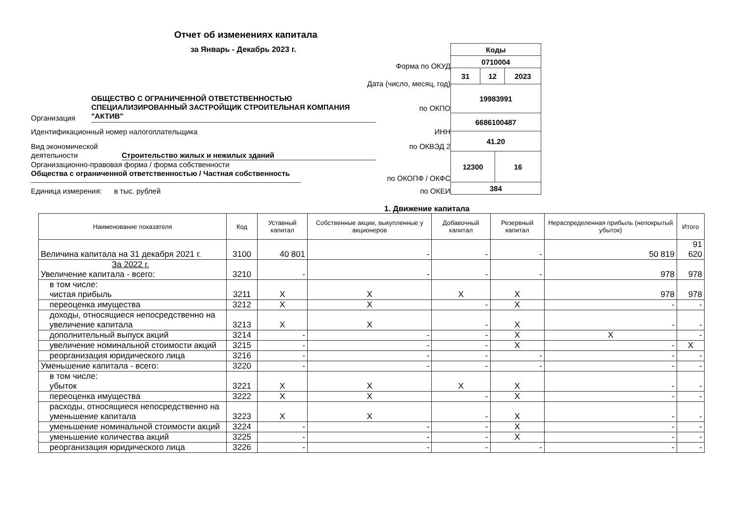Отчет об изменениях капитала
за Январь - Декабрь 2023 г.
Форма по ОКУД
Дата (число, месяц, год)
Организация
ОБЩЕСТВО С ОГРАНИЧЕННОЙ ОТВЕТСТВЕННОСТЬЮ СПЕЦИАЛИЗИРОВАННЫЙ ЗАСТРОЙЩИК СТРОИТЕЛЬНАЯ КОМПАНИЯ "АКТИВ"
по ОКПО
Идентификационный номер налогоплательщика ИНН
Вид экономической деятельности
Строительство жилых и нежилых зданий
по ОКВЭД 2
Организационно-правовая форма / форма собственности
Общества с ограниченной ответственностью / Частная собственность
по ОКОПФ / ОКФС
Единица измерения: в тыс. рублей по ОКЕИ
| Коды | | | |
| 0710004 | | | |
| 31 | 12 | | 2023 |
| 19983991 | | | |
| 6686100487 | | | |
| 41.20 | | | |
| 12300 | | 16 | |
| 384 | | | |
1. Движение капитала
| Наименование показателя | Код | Уставный капитал | Собственные акции, выкупленные у акционеров | Добавочный капитал | Резервный капитал | Нераспределенная прибыль (непокрытый убыток) | Итого |
| --- | --- | --- | --- | --- | --- | --- | --- |
| Величина капитала на 31 декабря 2021 г. | 3100 | 40 801 | - | - | - | 50 819 | 91 620 |
| За 2022 г. Увеличение капитала - всего: | 3210 | - | - | - | - | 978 | 978 |
| в том числе: чистая прибыль | 3211 | X | X | X | X | 978 | 978 |
| переоценка имущества | 3212 | X | X | - | X | - | - |
| доходы, относящиеся непосредственно на увеличение капитала | 3213 | X | X | - | X | - | - |
| дополнительный выпуск акций | 3214 | - | - | - | X | X | - |
| увеличение номинальной стоимости акций | 3215 | - | - | - | X | - | X |
| реорганизация юридического лица | 3216 | - | - | - | - | - | - |
| Уменьшение капитала - всего: | 3220 | - | - | - | - | - | - |
| в том числе: убыток | 3221 | X | X | X | X | - | - |
| переоценка имущества | 3222 | X | X | - | X | - | - |
| расходы, относящиеся непосредственно на уменьшение капитала | 3223 | X | X | - | X | - | - |
| уменьшение номинальной стоимости акций | 3224 | - | - | - | X | - | - |
| уменьшение количества акций | 3225 | - | - | - | X | - | - |
| реорганизация юридического лица | 3226 | - | - | - | - | - | - |